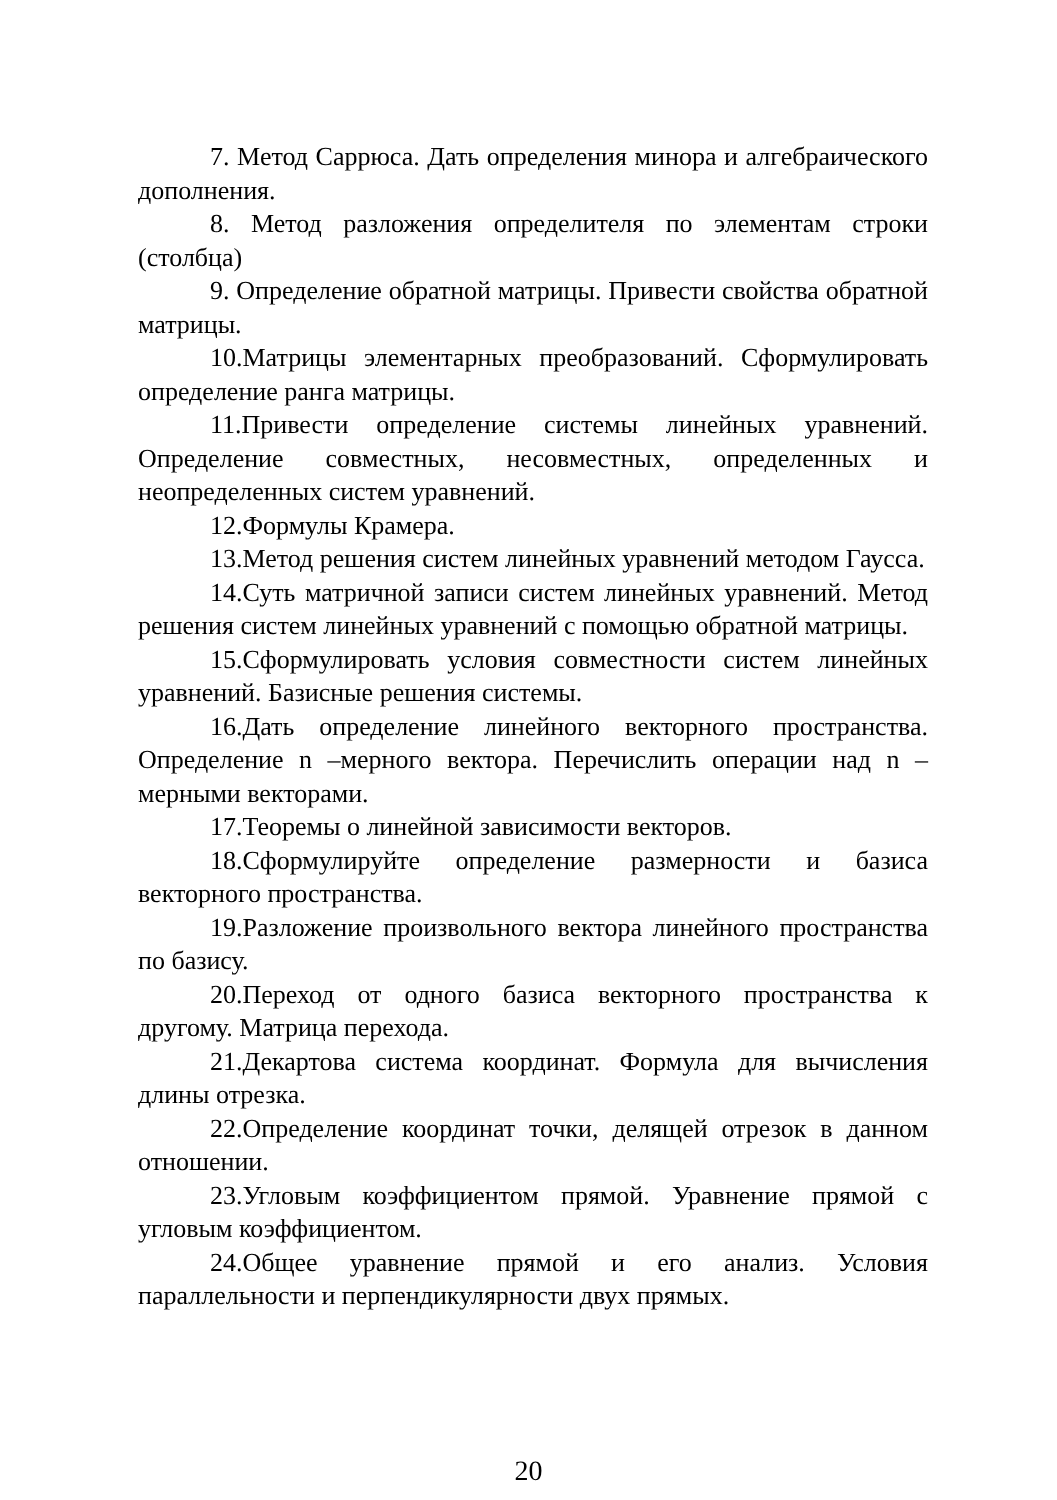7. Метод Саррюса. Дать определения минора и алгебраического дополнения.
8. Метод разложения определителя по элементам строки (столбца)
9. Определение обратной матрицы. Привести свойства обратной матрицы.
10.Матрицы элементарных преобразований. Сформулировать определение ранга матрицы.
11.Привести определение системы линейных уравнений. Определение совместных, несовместных, определенных и неопределенных систем уравнений.
12.Формулы Крамера.
13.Метод решения систем линейных уравнений методом Гаусса.
14.Суть матричной записи систем линейных уравнений. Метод решения систем линейных уравнений с помощью обратной матрицы.
15.Сформулировать условия совместности систем линейных уравнений. Базисные решения системы.
16.Дать определение линейного векторного пространства. Определение n –мерного вектора. Перечислить операции над n – мерными векторами.
17.Теоремы о линейной зависимости векторов.
18.Сформулируйте определение размерности и базиса векторного пространства.
19.Разложение произвольного вектора линейного пространства по базису.
20.Переход от одного базиса векторного пространства к другому. Матрица перехода.
21.Декартова система координат. Формула для вычисления длины отрезка.
22.Определение координат точки, делящей отрезок в данном отношении.
23.Угловым коэффициентом прямой. Уравнение прямой с угловым коэффициентом.
24.Общее уравнение прямой и его анализ. Условия параллельности и перпендикулярности двух прямых.
20